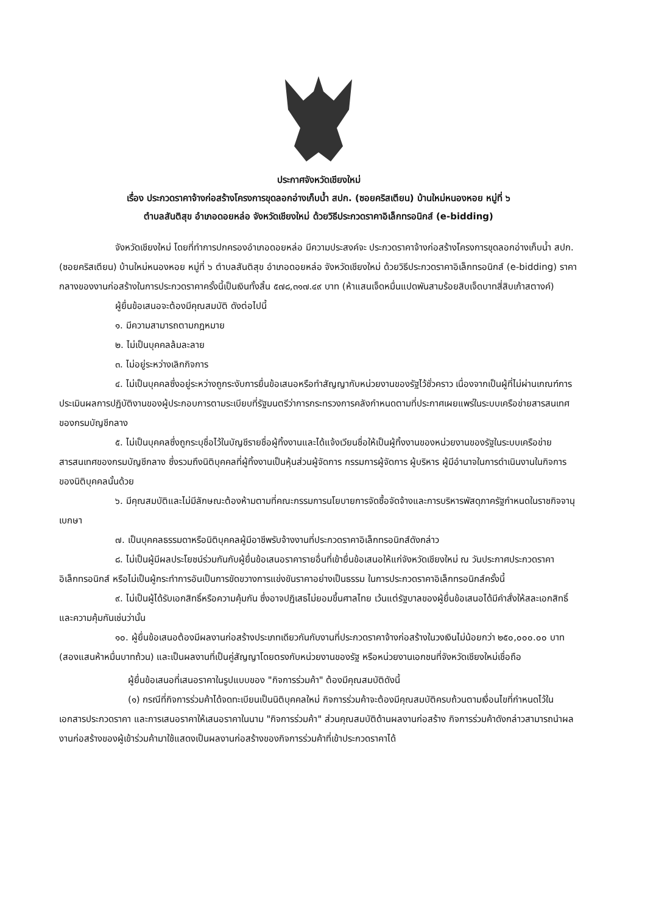ประกาศจังหวัดเชียงใหม่
เรื่อง ประกวดราคาจ้างก่อสร้างโครงการขุดลอกอ่างเก็บน้ำ สปก. (ซอยคริสเตียน) บ้านใหม่หนองหอย หมู่ที่ ๖
ตำบลสันติสุข อำเภอดอยหล่อ จังหวัดเชียงใหม่ ด้วยวิธีประกวดราคาอิเล็กทรอนิกส์ (e-bidding)
จังหวัดเชียงใหม่ โดยที่ทำการปกครองอำเภอดอยหล่อ มีความประสงค์จะ ประกวดราคาจ้างก่อสร้างโครงการขุดลอกอ่างเก็บน้ำ สปก. (ซอยคริสเตียน) บ้านใหม่หนองหอย หมู่ที่ ๖ ตำบลสันติสุข อำเภอดอยหล่อ จังหวัดเชียงใหม่ ด้วยวิธีประกวดราคาอิเล็กทรอนิกส์ (e-bidding) ราคากลางของงานก่อสร้างในการประกวดราคาครั้งนี้เป็นเงินทั้งสิ้น ๕๗๘,๓๑๗.๔๙ บาท (ห้าแสนเจ็ดหมื่นแปดพันสามร้อยสิบเจ็ดบาทสี่สิบเก้าสตางค์)
ผู้ยื่นข้อเสนอจะต้องมีคุณสมบัติ ดังต่อไปนี้
๑. มีความสามารถตามกฎหมาย
๒. ไม่เป็นบุคคลล้มละลาย
๓. ไม่อยู่ระหว่างเลิกกิจการ
๔. ไม่เป็นบุคคลซึ่งอยู่ระหว่างถูกระงับการยื่นข้อเสนอหรือทำสัญญากับหน่วยงานของรัฐไว้ชั่วคราว เนื่องจากเป็นผู้ที่ไม่ผ่านเกณฑ์การประเมินผลการปฏิบัติงานของผู้ประกอบการตามระเบียบที่รัฐมนตรีว่าการกระทรวงการคลังกำหนดตามที่ประกาศเผยแพร่ในระบบเครือข่ายสารสนเทศของกรมบัญชีกลาง
๕. ไม่เป็นบุคคลซึ่งถูกระบุชื่อไว้ในบัญชีรายชื่อผู้ทิ้งงานและได้แจ้งเวียนชื่อให้เป็นผู้ทิ้งงานของหน่วยงานของรัฐในระบบเครือข่ายสารสนเทศของกรมบัญชีกลาง ซึ่งรวมถึงนิติบุคคลที่ผู้ทิ้งงานเป็นหุ้นส่วนผู้จัดการ กรรมการผู้จัดการ ผู้บริหาร ผู้มีอำนาจในการดำเนินงานในกิจการของนิติบุคคลนั้นด้วย
๖. มีคุณสมบัติและไม่มีลักษณะต้องห้ามตามที่คณะกรรมการนโยบายการจัดซื้อจัดจ้างและการบริหารพัสดุภาครัฐกำหนดในราชกิจจานุเบกษา
๗. เป็นบุคคลธรรมดาหรือนิติบุคคลผู้มีอาชีพรับจ้างงานที่ประกวดราคาอิเล็กทรอนิกส์ดังกล่าว
๘. ไม่เป็นผู้มีผลประโยชน์ร่วมกันกับผู้ยื่นข้อเสนอราคารายอื่นที่เข้ายื่นข้อเสนอให้แก่จังหวัดเชียงใหม่ ณ วันประกาศประกวดราคาอิเล็กทรอนิกส์ หรือไม่เป็นผู้กระทำการอันเป็นการขัดขวางการแข่งขันราคาอย่างเป็นธรรม ในการประกวดราคาอิเล็กทรอนิกส์ครั้งนี้
๙. ไม่เป็นผู้ได้รับเอกสิทธิ์หรือความคุ้มกัน ซึ่งอาจปฏิเสธไม่ยอมขึ้นศาลไทย เว้นแต่รัฐบาลของผู้ยื่นข้อเสนอได้มีคำสั่งให้สละเอกสิทธิ์และความคุ้มกันเช่นว่านั้น
๑๐. ผู้ยื่นข้อเสนอต้องมีผลงานก่อสร้างประเภทเดียวกันกับงานที่ประกวดราคาจ้างก่อสร้างในวงเงินไม่น้อยกว่า ๒๕๐,๐๐๐.๐๐ บาท (สองแสนห้าหมื่นบาทถ้วน) และเป็นผลงานที่เป็นคู่สัญญาโดยตรงกับหน่วยงานของรัฐ หรือหน่วยงานเอกชนที่จังหวัดเชียงใหม่เชื่อถือ
ผู้ยื่นข้อเสนอที่เสนอราคาในรูปแบบของ "กิจการร่วมค้า" ต้องมีคุณสมบัติดังนี้
(๑) กรณีที่กิจการร่วมค้าได้จดทะเบียนเป็นนิติบุคคลใหม่ กิจการร่วมค้าจะต้องมีคุณสมบัติครบถ้วนตามเงื่อนไขที่กำหนดไว้ในเอกสารประกวดราคา และการเสนอราคาให้เสนอราคาในนาม "กิจการร่วมค้า" ส่วนคุณสมบัติด้านผลงานก่อสร้าง กิจการร่วมค้าดังกล่าวสามารถนำผลงานก่อสร้างของผู้เข้าร่วมค้ามาใช้แสดงเป็นผลงานก่อสร้างของกิจการร่วมค้าที่เข้าประกวดราคาได้